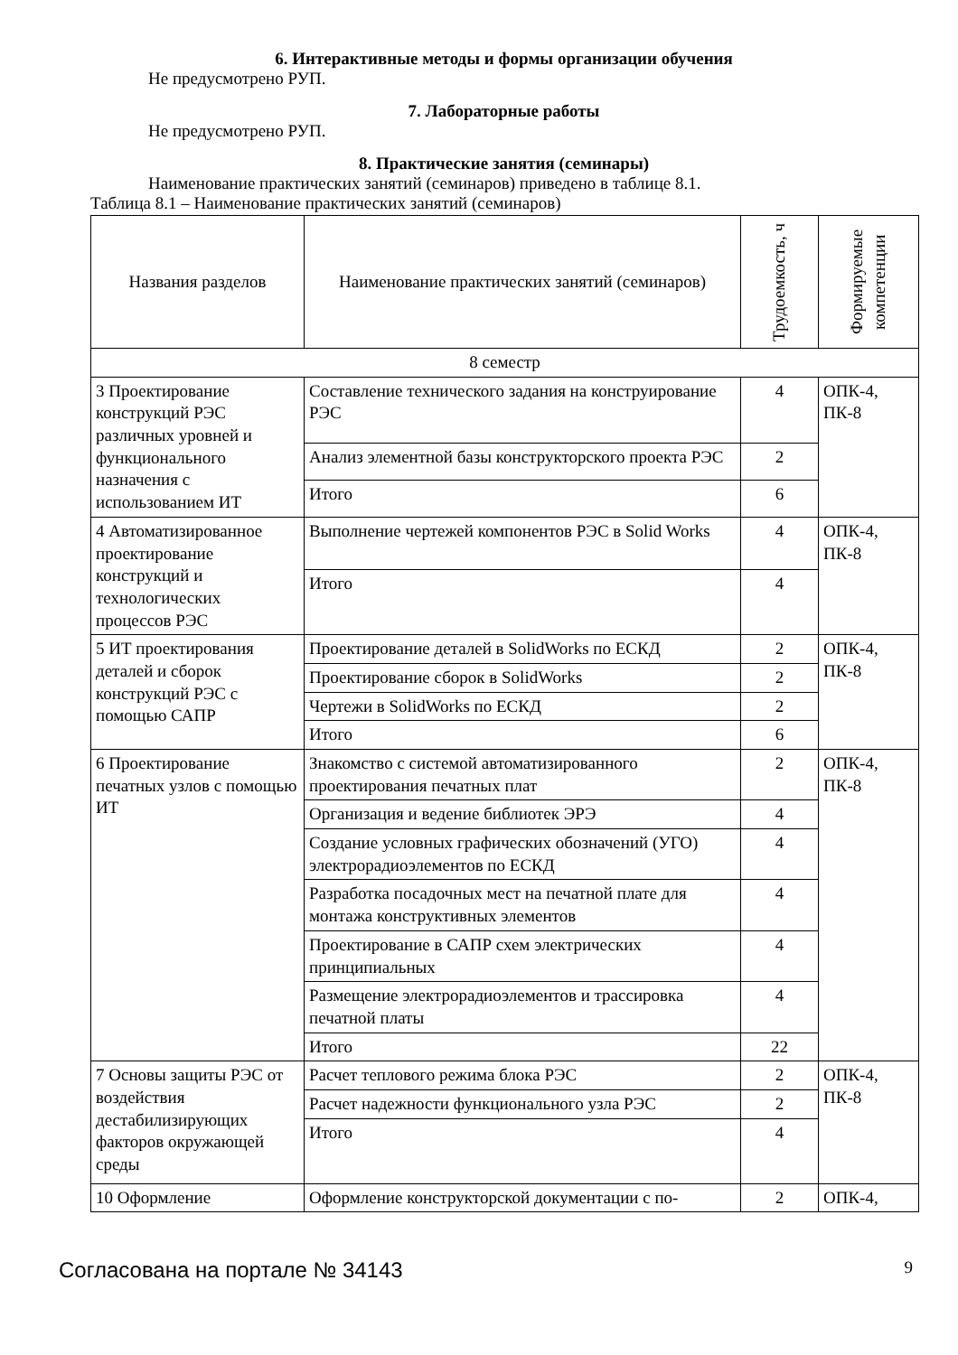6. Интерактивные методы и формы организации обучения
Не предусмотрено РУП.
7. Лабораторные работы
Не предусмотрено РУП.
8. Практические занятия (семинары)
Наименование практических занятий (семинаров) приведено в таблице 8.1.
Таблица 8.1 – Наименование практических занятий (семинаров)
| Названия разделов | Наименование практических занятий (семинаров) | Трудоемкость, ч | Формируемые компетенции |
| --- | --- | --- | --- |
| 8 семестр | | | |
| 3 Проектирование конструкций РЭС различных уровней и функционального назначения с использованием ИТ | Составление технического задания на конструирование РЭС | 4 | ОПК-4, ПК-8 |
| | Анализ элементной базы конструкторского проекта РЭС | 2 | |
| | Итого | 6 | |
| 4 Автоматизированное проектирование конструкций и технологических процессов РЭС | Выполнение чертежей компонентов РЭС в Solid Works | 4 | ОПК-4, ПК-8 |
| | Итого | 4 | |
| 5 ИТ проектирования деталей и сборок конструкций РЭС с помощью САПР | Проектирование деталей в SolidWorks по ЕСКД | 2 | ОПК-4, ПК-8 |
| | Проектирование сборок в SolidWorks | 2 | |
| | Чертежи в SolidWorks по ЕСКД | 2 | |
| | Итого | 6 | |
| 6 Проектирование печатных узлов с помощью ИТ | Знакомство с системой автоматизированного проектирования печатных плат | 2 | ОПК-4, ПК-8 |
| | Организация и ведение библиотек ЭРЭ | 4 | |
| | Создание условных графических обозначений (УГО) электрорадиоэлементов по ЕСКД | 4 | |
| | Разработка посадочных мест на печатной плате для монтажа конструктивных элементов | 4 | |
| | Проектирование в САПР схем электрических принципиальных | 4 | |
| | Размещение электрорадиоэлементов и трассировка печатной платы | 4 | |
| | Итого | 22 | |
| 7 Основы защиты РЭС от воздействия дестабилизирующих факторов окружающей среды | Расчет теплового режима блока РЭС | 2 | ОПК-4, ПК-8 |
| | Расчет надежности функционального узла РЭС | 2 | |
| | Итого | 4 | |
| 10 Оформление | Оформление конструкторской документации с по- | 2 | ОПК-4, |
Согласована на портале № 34143 9